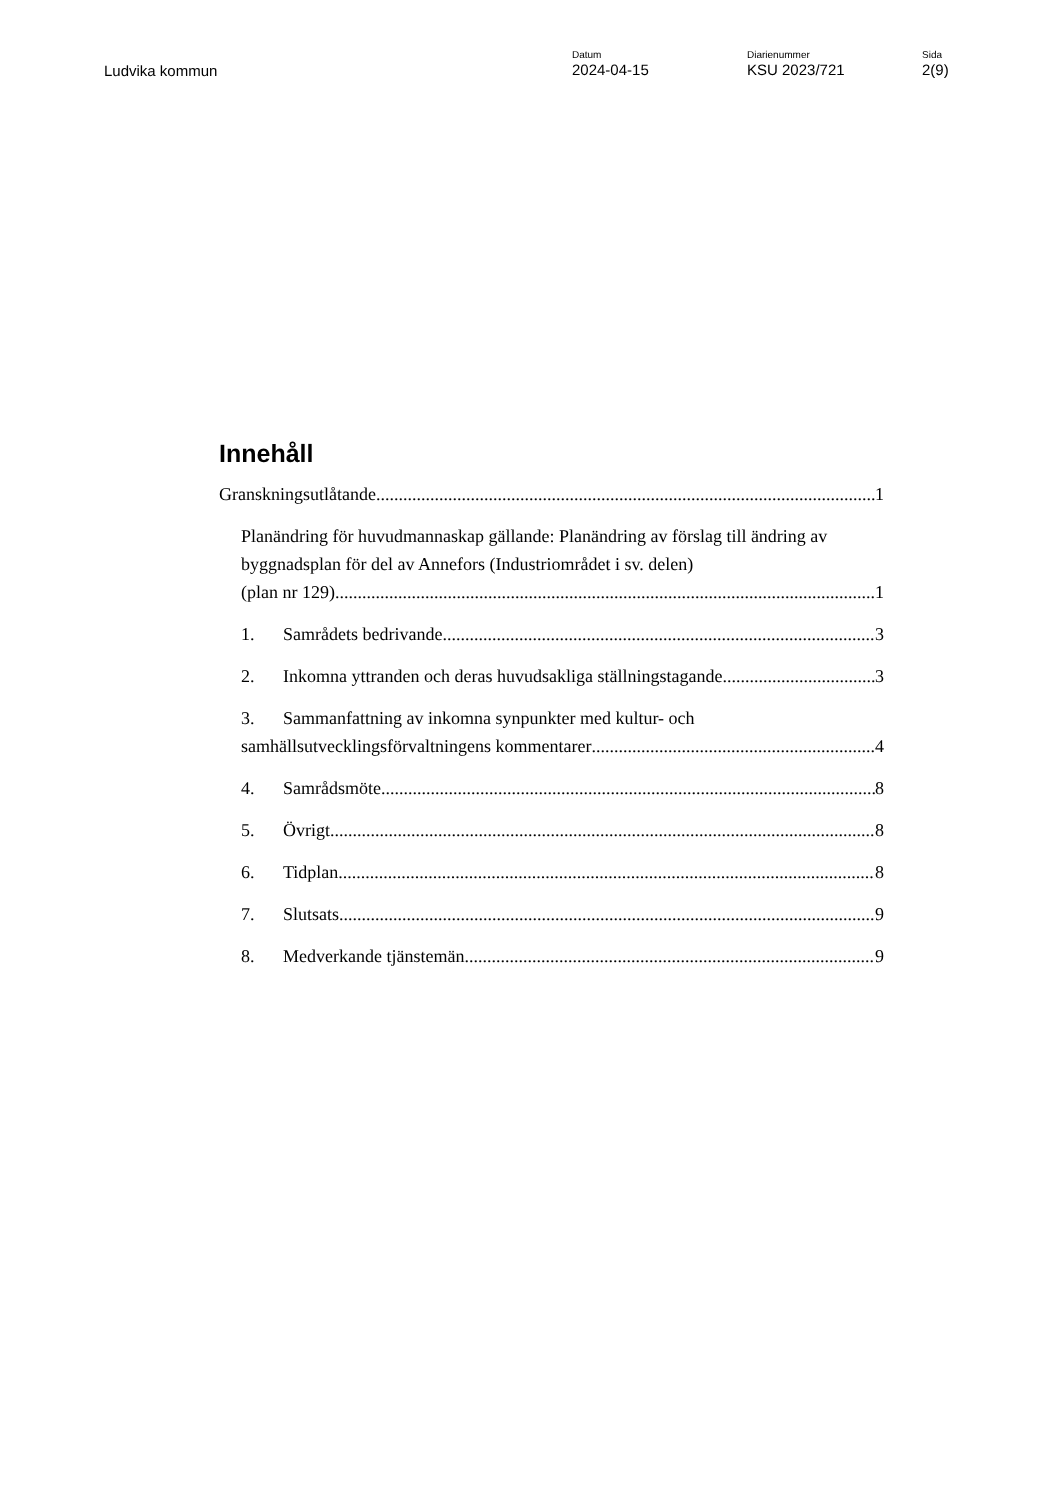Ludvika kommun
Datum
2024-04-15
Diarienummer
KSU 2023/721
Sida
2(9)
Innehåll
Granskningsutlåtande 1
Planändring för huvudmannaskap gällande: Planändring av förslag till ändring av byggnadsplan för del av Annefors (Industriområdet i sv. delen)
(plan nr 129) 1
1. Samrådets bedrivande 3
2. Inkomna yttranden och deras huvudsakliga ställningstagande 3
3. Sammanfattning av inkomna synpunkter med kultur- och
samhällsutvecklingsförvaltningens kommentarer 4
4. Samrådsmöte 8
5. Övrigt 8
6. Tidplan 8
7. Slutsats 9
8. Medverkande tjänstemän 9